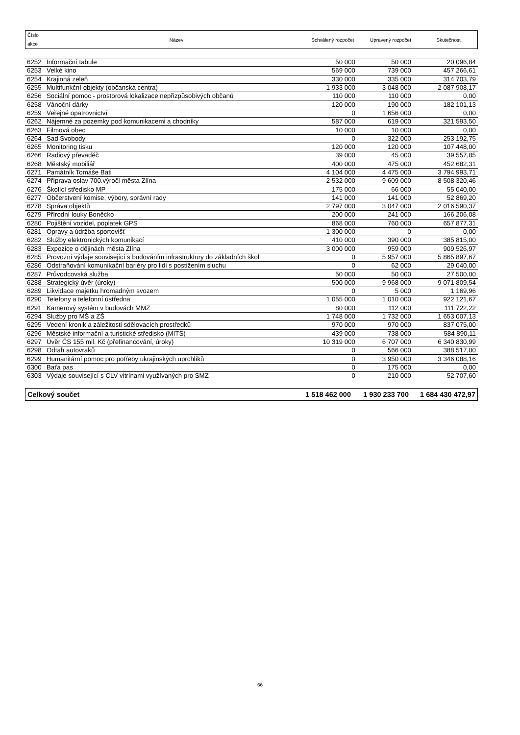| Číslo akce | Název | Schválený rozpočet | Upravený rozpočet | Skutečnost |
| 6252 | Informační tabule | 50 000 | 50 000 | 20 096,84 |
| 6253 | Velké kino | 569 000 | 739 000 | 457 266,61 |
| 6254 | Krajinná zeleň | 330 000 | 335 000 | 314 703,79 |
| 6255 | Multifunkční objekty (občanská centra) | 1 933 000 | 3 048 000 | 2 087 908,17 |
| 6256 | Sociální pomoc - prostorová lokalizace nepřizpůsobivých občanů | 110 000 | 110 000 | 0,00 |
| 6258 | Vánoční dárky | 120 000 | 190 000 | 182 101,13 |
| 6259 | Veřejné opatrovnictví | 0 | 1 656 000 | 0,00 |
| 6262 | Nájemné za pozemky pod komunikacemi a chodníky | 587 000 | 619 000 | 321 593,50 |
| 6263 | Filmová obec | 10 000 | 10 000 | 0,00 |
| 6264 | Sad Svobody | 0 | 322 000 | 253 192,75 |
| 6265 | Monitoring tisku | 120 000 | 120 000 | 107 448,00 |
| 6266 | Radiový převaděč | 39 000 | 45 000 | 39 557,85 |
| 6268 | Městský mobiliář | 400 000 | 475 000 | 452 682,31 |
| 6271 | Památník Tomáše Bati | 4 104 000 | 4 475 000 | 3 794 993,71 |
| 6274 | Příprava oslav 700.výročí města Zlína | 2 532 000 | 9 609 000 | 8 508 320,46 |
| 6276 | Školící středisko MP | 175 000 | 66 000 | 55 040,00 |
| 6277 | Občerstvení komise, výbory, správní rady | 141 000 | 141 000 | 52 869,20 |
| 6278 | Správa objektů | 2 797 000 | 3 047 000 | 2 016 590,37 |
| 6279 | Přírodní louky Boněcko | 200 000 | 241 000 | 166 206,08 |
| 6280 | Pojištění vozidel, poplatek GPS | 868 000 | 760 000 | 657 877,31 |
| 6281 | Opravy a údržba sportovišť | 1 300 000 | 0 | 0,00 |
| 6282 | Služby elektronických komunikací | 410 000 | 390 000 | 385 815,00 |
| 6283 | Expozice o dějinách města Zlína | 3 000 000 | 959 000 | 909 526,97 |
| 6285 | Provozní výdaje související s budováním infrastruktury do základních škol | 0 | 5 957 000 | 5 865 897,67 |
| 6286 | Odstraňování komunikační bariéry pro lidi s postižením sluchu | 0 | 62 000 | 29 040,00 |
| 6287 | Průvodcovská služba | 50 000 | 50 000 | 27 500,00 |
| 6288 | Strategický úvěr (úroky) | 500 000 | 9 968 000 | 9 071 809,54 |
| 6289 | Likvidace majetku hromadným svozem | 0 | 5 000 | 1 169,96 |
| 6290 | Telefony a telefonní ústředna | 1 055 000 | 1 010 000 | 922 121,67 |
| 6291 | Kamerový systém v budovách MMZ | 80 000 | 112 000 | 111 722,22 |
| 6294 | Služby pro MŠ a ZŠ | 1 748 000 | 1 732 000 | 1 653 007,13 |
| 6295 | Vedení kronik a záležitosti sdělovacích prostředků | 970 000 | 970 000 | 837 075,00 |
| 6296 | Městské informační a turistické středisko (MITS) | 439 000 | 738 000 | 584 890,11 |
| 6297 | Úvěr ČS 155 mil. Kč (přefinancování, úroky) | 10 319 000 | 6 707 000 | 6 340 830,99 |
| 6298 | Odtah autovraků | 0 | 566 000 | 388 517,00 |
| 6299 | Humanitární pomoc pro potřeby ukrajinských uprchlíků | 0 | 3 950 000 | 3 346 088,16 |
| 6300 | Baťa pas | 0 | 175 000 | 0,00 |
| 6303 | Výdaje související s CLV vitrínami využívaných pro SMZ | 0 | 210 000 | 52 707,60 |
| Celkový součet | 1 518 462 000 | 1 930 233 700 | 1 684 430 472,97 |
66